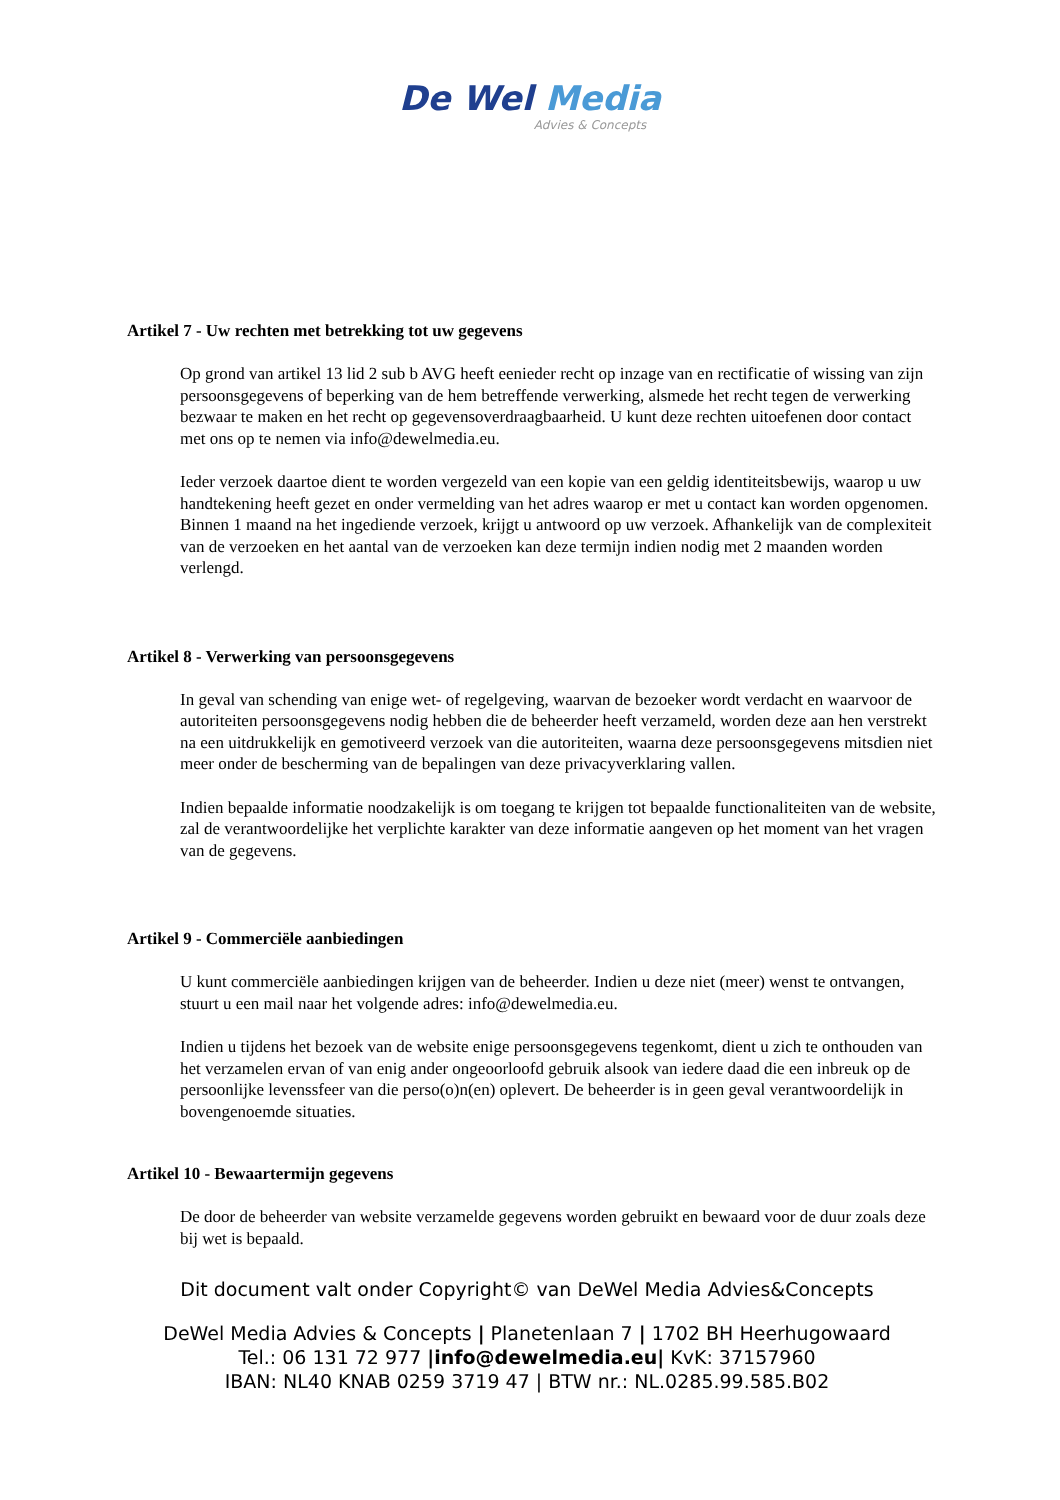De Wel Media
Advies & Concepts
Artikel 7 - Uw rechten met betrekking tot uw gegevens
Op grond van artikel 13 lid 2 sub b AVG heeft eenieder recht op inzage van en rectificatie of wissing van zijn persoonsgegevens of beperking van de hem betreffende verwerking, alsmede het recht tegen de verwerking bezwaar te maken en het recht op gegevensoverdraagbaarheid. U kunt deze rechten uitoefenen door contact met ons op te nemen via info@dewelmedia.eu.
Ieder verzoek daartoe dient te worden vergezeld van een kopie van een geldig identiteitsbewijs, waarop u uw handtekening heeft gezet en onder vermelding van het adres waarop er met u contact kan worden opgenomen. Binnen 1 maand na het ingediende verzoek, krijgt u antwoord op uw verzoek. Afhankelijk van de complexiteit van de verzoeken en het aantal van de verzoeken kan deze termijn indien nodig met 2 maanden worden verlengd.
Artikel 8 - Verwerking van persoonsgegevens
In geval van schending van enige wet- of regelgeving, waarvan de bezoeker wordt verdacht en waarvoor de autoriteiten persoonsgegevens nodig hebben die de beheerder heeft verzameld, worden deze aan hen verstrekt na een uitdrukkelijk en gemotiveerd verzoek van die autoriteiten, waarna deze persoonsgegevens mitsdien niet meer onder de bescherming van de bepalingen van deze privacyverklaring vallen.
Indien bepaalde informatie noodzakelijk is om toegang te krijgen tot bepaalde functionaliteiten van de website, zal de verantwoordelijke het verplichte karakter van deze informatie aangeven op het moment van het vragen van de gegevens.
Artikel 9 - Commerciële aanbiedingen
U kunt commerciële aanbiedingen krijgen van de beheerder. Indien u deze niet (meer) wenst te ontvangen, stuurt u een mail naar het volgende adres: info@dewelmedia.eu.
Indien u tijdens het bezoek van de website enige persoonsgegevens tegenkomt, dient u zich te onthouden van het verzamelen ervan of van enig ander ongeoorloofd gebruik alsook van iedere daad die een inbreuk op de persoonlijke levenssfeer van die perso(o)n(en) oplevert. De beheerder is in geen geval verantwoordelijk in bovengenoemde situaties.
Artikel 10 - Bewaartermijn gegevens
De door de beheerder van website verzamelde gegevens worden gebruikt en bewaard voor de duur zoals deze bij wet is bepaald.
Dit document valt onder Copyright© van DeWel Media Advies&Concepts
DeWel Media Advies & Concepts | Planetenlaan 7 | 1702 BH Heerhugowaard
Tel.: 06 131 72 977 |info@dewelmedia.eu| KvK: 37157960
IBAN: NL40 KNAB 0259 3719 47 | BTW nr.: NL.0285.99.585.B02